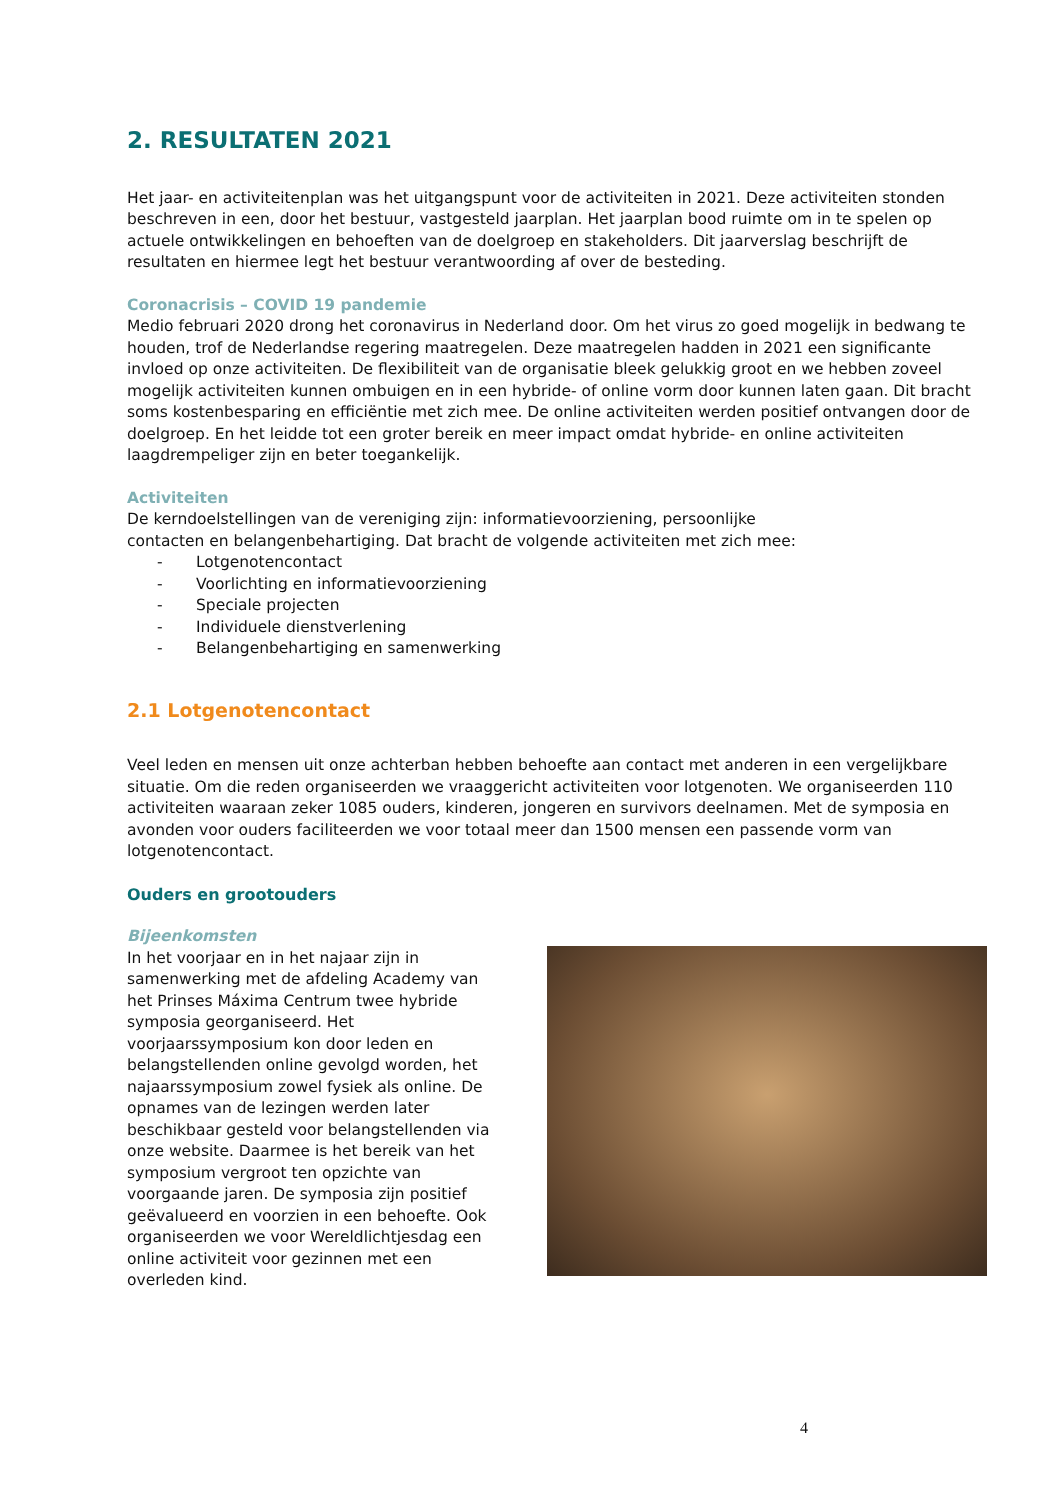2. RESULTATEN 2021
Het jaar- en activiteitenplan was het uitgangspunt voor de activiteiten in 2021. Deze activiteiten stonden beschreven in een, door het bestuur, vastgesteld jaarplan. Het jaarplan bood ruimte om in te spelen op actuele ontwikkelingen en behoeften van de doelgroep en stakeholders. Dit jaarverslag beschrijft de resultaten en hiermee legt het bestuur verantwoording af over de besteding.
Coronacrisis – COVID 19 pandemie
Medio februari 2020 drong het coronavirus in Nederland door. Om het virus zo goed mogelijk in bedwang te houden, trof de Nederlandse regering maatregelen. Deze maatregelen hadden in 2021 een significante invloed op onze activiteiten. De flexibiliteit van de organisatie bleek gelukkig groot en we hebben zoveel mogelijk activiteiten kunnen ombuigen en in een hybride- of online vorm door kunnen laten gaan. Dit bracht soms kostenbesparing en efficiëntie met zich mee. De online activiteiten werden positief ontvangen door de doelgroep. En het leidde tot een groter bereik en meer impact omdat hybride- en online activiteiten laagdrempeliger zijn en beter toegankelijk.
Activiteiten
De kerndoelstellingen van de vereniging zijn: informatievoorziening, persoonlijke contacten en belangenbehartiging. Dat bracht de volgende activiteiten met zich mee:
- Lotgenotencontact
- Voorlichting en informatievoorziening
- Speciale projecten
- Individuele dienstverlening
- Belangenbehartiging en samenwerking
2.1 Lotgenotencontact
Veel leden en mensen uit onze achterban hebben behoefte aan contact met anderen in een vergelijkbare situatie. Om die reden organiseerden we vraaggericht activiteiten voor lotgenoten. We organiseerden 110 activiteiten waaraan zeker 1085 ouders, kinderen, jongeren en survivors deelnamen. Met de symposia en avonden voor ouders faciliteerden we voor totaal meer dan 1500 mensen een passende vorm van lotgenotencontact.
Ouders en grootouders
Bijeenkomsten
In het voorjaar en in het najaar zijn in samenwerking met de afdeling Academy van het Prinses Máxima Centrum twee hybride symposia georganiseerd. Het voorjaarssymposium kon door leden en belangstellenden online gevolgd worden, het najaarssymposium zowel fysiek als online. De opnames van de lezingen werden later beschikbaar gesteld voor belangstellenden via onze website. Daarmee is het bereik van het symposium vergroot ten opzichte van voorgaande jaren. De symposia zijn positief geëvalueerd en voorzien in een behoefte. Ook organiseerden we voor Wereldlichtjesdag een online activiteit voor gezinnen met een overleden kind.
4